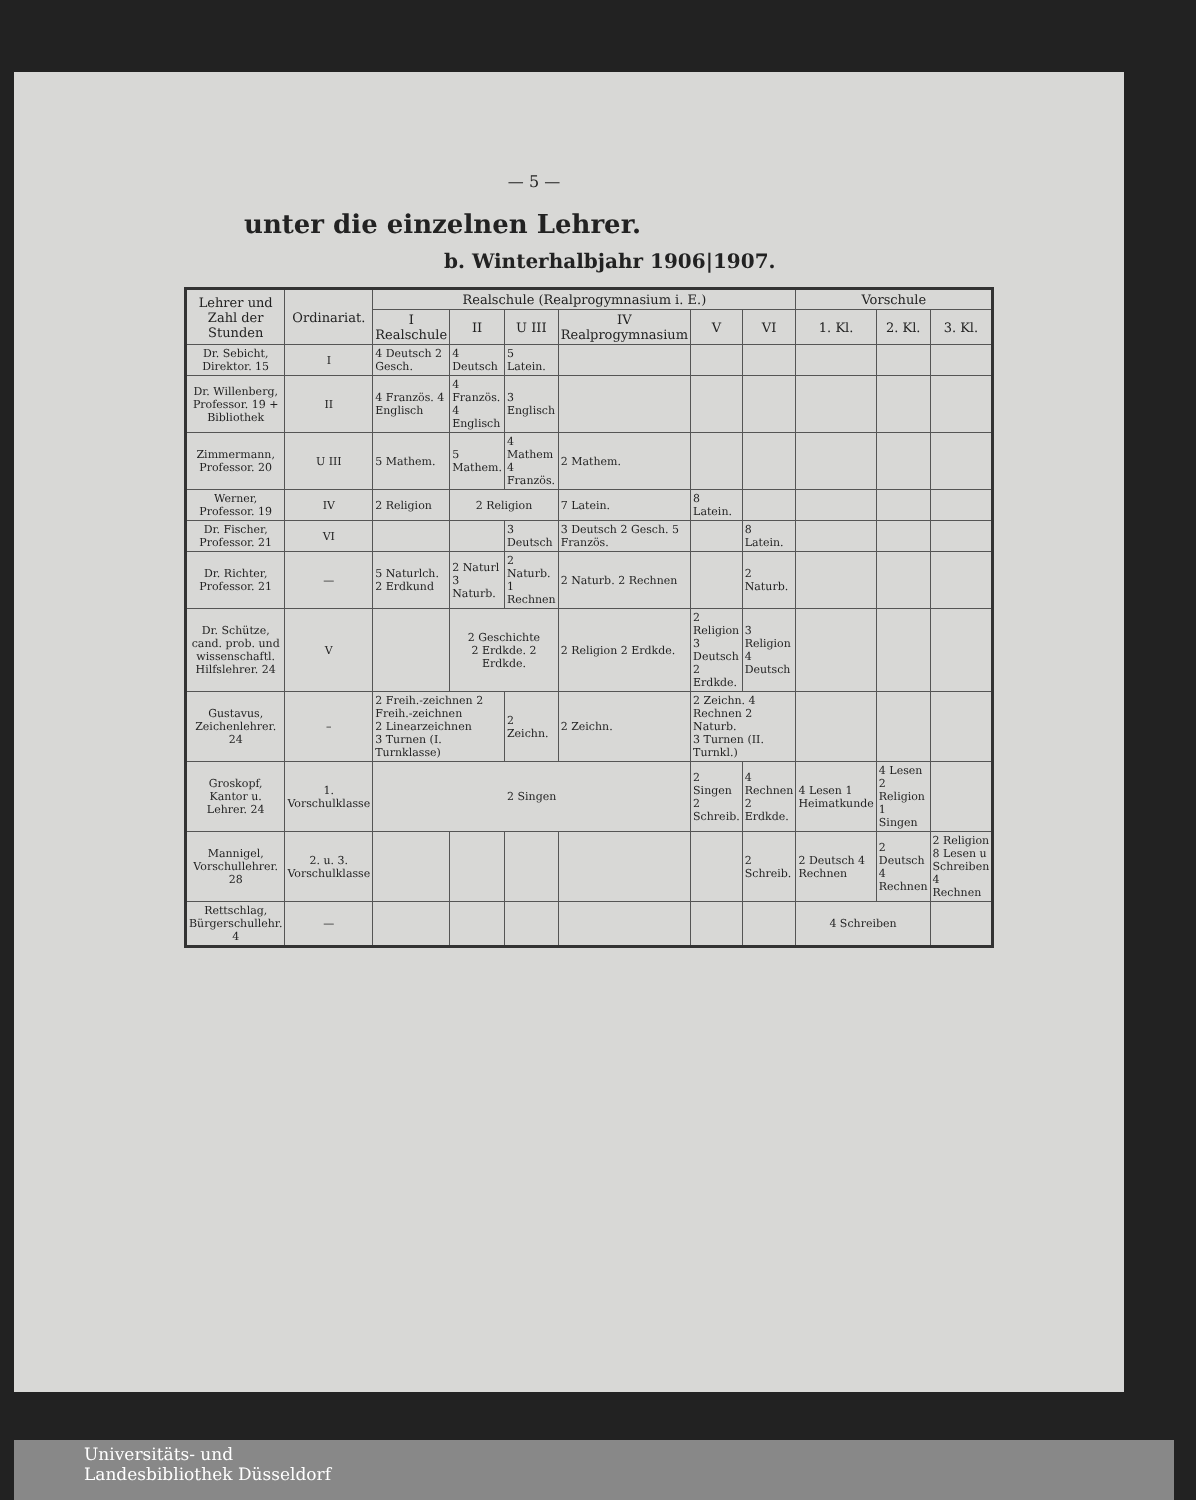— 5 —
unter die einzelnen Lehrer.
b. Winterhalbjahr 1906|1907.
| Lehrer und Zahl der Stunden | Ordinariat. | Realschule (Realprogymnasium i. E.) | | | | | | Vorschule | | |
| --- | --- | --- | --- | --- | --- | --- | --- | --- | --- | --- |
| | | I Realschule | II | U III | IV Realprogymnasium | V | VI | 1. Kl. | 2. Kl. | 3. Kl. |
| Dr. Sebicht, Direktor. 15 | I | 4 Deutsch 2 Gesch. | 4 Deutsch | 5 Latein. | | | | | | |
| Dr. Willenberg, Professor. 19 + Bibliothek | II | 4 Französ. 4 Englisch | 4 Französ. 4 Englisch | 3 Englisch | | | | | | |
| Zimmermann, Professor. 20 | U III | 5 Mathem. | 5 Mathem. | 4 Mathem 4 Französ. | 2 Mathem. | | | | | |
| Werner, Professor. 19 | IV | 2 Religion | 2 Religion | | 7 Latein. | 8 Latein. | | | | |
| Dr. Fischer, Professor. 21 | VI | | | 3 Deutsch | 3 Deutsch 2 Gesch. 5 Französ. | | 8 Latein. | | | |
| Dr. Richter, Professor. 21 | — | 5 Naturlch. 2 Erdkund | 2 Naturl 3 Naturb. | 2 Naturb. 1 Rechnen | 2 Naturb. 2 Rechnen | | 2 Naturb. | | | |
| Dr. Schütze, cand. prob. und wissenschaftl. Hilfslehrer. 24 | V | | 2 Geschichte 2 Erdkde. 2 Erdkde. | | 2 Religion 2 Erdkde. | 2 Religion 3 Deutsch 2 Erdkde. | 3 Religion 4 Deutsch | | | |
| Gustavus, Zeichenlehrer. 24 | – | 2 Freih.-zeichnen 2 Freih.-zeichnen 2 Linearzeichnen 3 Turnen (I. Turnklasse) | | 2 Zeichn. | 2 Zeichn. | 2 Zeichn. 4 Rechnen 2 Naturb. 3 Turnen (II. Turnkl.) | | | | |
| Groskopf, Kantor u. Lehrer. 24 | 1. Vorschulklasse | 2 Singen | | | | 2 Singen 2 Schreib. | 4 Rechnen 2 Erdkde. | 4 Lesen 1 Heimatkunde | 4 Lesen 2 Religion 1 Singen | |
| Mannigel, Vorschullehrer. 28 | 2. u. 3. Vorschulklasse | | | | | | 2 Schreib. | 2 Deutsch 4 Rechnen | 2 Deutsch 4 Rechnen | 2 Religion 8 Lesen u Schreiben 4 Rechnen |
| Rettschlag, Bürgerschullehr. 4 | — | | | | | | | 4 Schreiben | | |
Universitäts- und
Landesbibliothek Düsseldorf